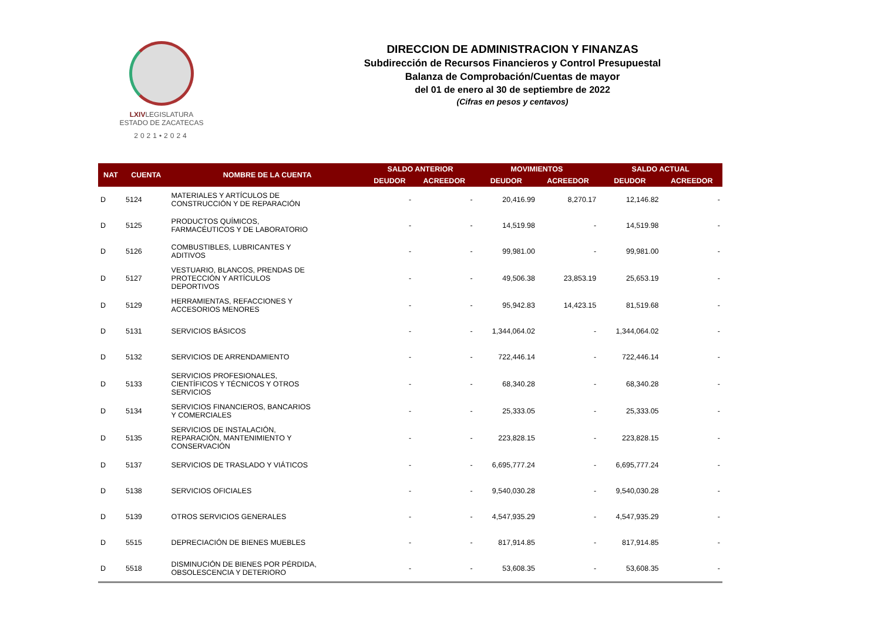LXIVLEGISLATURA
ESTADO DE ZACATECAS
2021•2024
DIRECCION DE ADMINISTRACION Y FINANZAS
Subdirección de Recursos Financieros y Control Presupuestal
Balanza de Comprobación/Cuentas de mayor
del 01 de enero al 30 de septiembre de 2022
(Cifras en pesos y centavos)
| NAT | CUENTA | NOMBRE DE LA CUENTA | SALDO ANTERIOR | | MOVIMIENTOS | | SALDO ACTUAL | |
| --- | --- | --- | --- | --- | --- | --- | --- | --- |
| | | | DEUDOR | ACREEDOR | DEUDOR | ACREEDOR | DEUDOR | ACREEDOR |
| D | 5124 | MATERIALES Y ARTÍCULOS DE CONSTRUCCIÓN Y DE REPARACIÓN | - | - | 20,416.99 | 8,270.17 | 12,146.82 | - |
| D | 5125 | PRODUCTOS QUÍMICOS, FARMACÉUTICOS Y DE LABORATORIO | - | - | 14,519.98 | - | 14,519.98 | - |
| D | 5126 | COMBUSTIBLES, LUBRICANTES Y ADITIVOS | - | - | 99,981.00 | - | 99,981.00 | - |
| D | 5127 | VESTUARIO, BLANCOS, PRENDAS DE PROTECCIÓN Y ARTÍCULOS DEPORTIVOS | - | - | 49,506.38 | 23,853.19 | 25,653.19 | - |
| D | 5129 | HERRAMIENTAS, REFACCIONES Y ACCESORIOS MENORES | - | - | 95,942.83 | 14,423.15 | 81,519.68 | - |
| D | 5131 | SERVICIOS BÁSICOS | - | - | 1,344,064.02 | - | 1,344,064.02 | - |
| D | 5132 | SERVICIOS DE ARRENDAMIENTO | - | - | 722,446.14 | - | 722,446.14 | - |
| D | 5133 | SERVICIOS PROFESIONALES, CIENTÍFICOS Y TÉCNICOS Y OTROS SERVICIOS | - | - | 68,340.28 | - | 68,340.28 | - |
| D | 5134 | SERVICIOS FINANCIEROS, BANCARIOS Y COMERCIALES | - | - | 25,333.05 | - | 25,333.05 | - |
| D | 5135 | SERVICIOS DE INSTALACIÓN, REPARACIÓN, MANTENIMIENTO Y CONSERVACIÓN | - | - | 223,828.15 | - | 223,828.15 | - |
| D | 5137 | SERVICIOS DE TRASLADO Y VIÁTICOS | - | - | 6,695,777.24 | - | 6,695,777.24 | - |
| D | 5138 | SERVICIOS OFICIALES | - | - | 9,540,030.28 | - | 9,540,030.28 | - |
| D | 5139 | OTROS SERVICIOS GENERALES | - | - | 4,547,935.29 | - | 4,547,935.29 | - |
| D | 5515 | DEPRECIACIÓN DE BIENES MUEBLES | - | - | 817,914.85 | - | 817,914.85 | - |
| D | 5518 | DISMINUCIÓN DE BIENES POR PÉRDIDA, OBSOLESCENCIA Y DETERIORO | - | - | 53,608.35 | - | 53,608.35 | - |